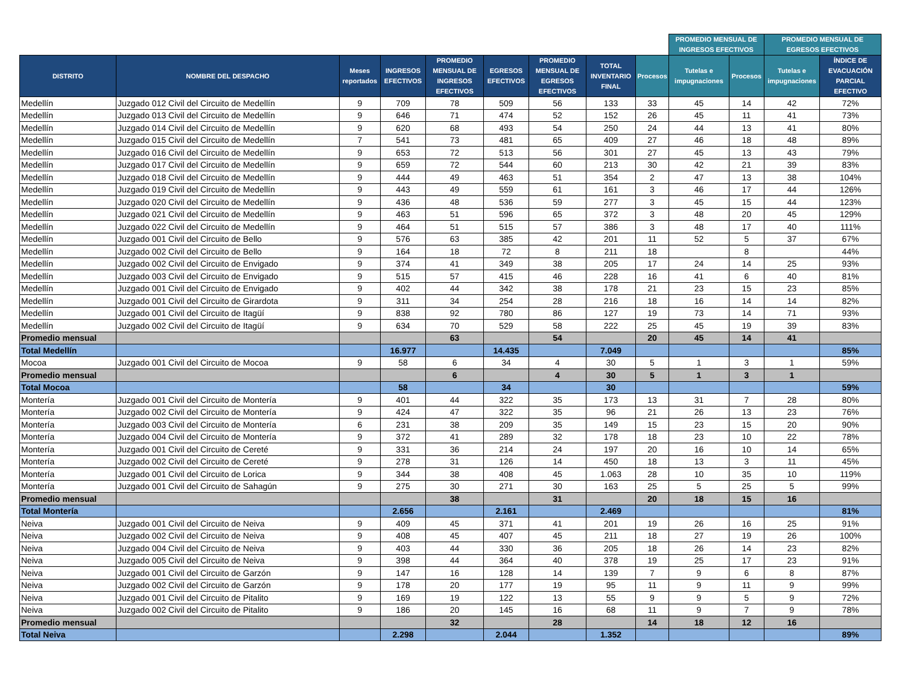| | | | | | | | | | PROMEDIO MENSUAL DE INGRESOS EFECTIVOS | | PROMEDIO MENSUAL DE EGRESOS EFECTIVOS | | |
| --- | --- | --- | --- | --- | --- | --- | --- | --- | --- | --- | --- | --- | --- |
| DISTRITO | NOMBRE DEL DESPACHO | Meses reportados | INGRESOS EFECTIVOS | PROMEDIO MENSUAL DE INGRESOS EFECTIVOS | EGRESOS EFECTIVOS | PROMEDIO MENSUAL DE EGRESOS EFECTIVOS | TOTAL INVENTARIO FINAL | Procesos | Tutelas e impugnaciones | Procesos | Tutelas e impugnaciones | ÍNDICE DE EVACUACIÓN PARCIAL EFECTIVO | |
| Medellín | Juzgado 012 Civil del Circuito de Medellín | 9 | 709 | 78 | 509 | 56 | 133 | 33 | 45 | 14 | 42 | 72% | |
| Medellín | Juzgado 013 Civil del Circuito de Medellín | 9 | 646 | 71 | 474 | 52 | 152 | 26 | 45 | 11 | 41 | 73% | |
| Medellín | Juzgado 014 Civil del Circuito de Medellín | 9 | 620 | 68 | 493 | 54 | 250 | 24 | 44 | 13 | 41 | 80% | |
| Medellín | Juzgado 015 Civil del Circuito de Medellín | 7 | 541 | 73 | 481 | 65 | 409 | 27 | 46 | 18 | 48 | 89% | |
| Medellín | Juzgado 016 Civil del Circuito de Medellín | 9 | 653 | 72 | 513 | 56 | 301 | 27 | 45 | 13 | 43 | 79% | |
| Medellín | Juzgado 017 Civil del Circuito de Medellín | 9 | 659 | 72 | 544 | 60 | 213 | 30 | 42 | 21 | 39 | 83% | |
| Medellín | Juzgado 018 Civil del Circuito de Medellín | 9 | 444 | 49 | 463 | 51 | 354 | 2 | 47 | 13 | 38 | 104% | |
| Medellín | Juzgado 019 Civil del Circuito de Medellín | 9 | 443 | 49 | 559 | 61 | 161 | 3 | 46 | 17 | 44 | 126% | |
| Medellín | Juzgado 020 Civil del Circuito de Medellín | 9 | 436 | 48 | 536 | 59 | 277 | 3 | 45 | 15 | 44 | 123% | |
| Medellín | Juzgado 021 Civil del Circuito de Medellín | 9 | 463 | 51 | 596 | 65 | 372 | 3 | 48 | 20 | 45 | 129% | |
| Medellín | Juzgado 022 Civil del Circuito de Medellín | 9 | 464 | 51 | 515 | 57 | 386 | 3 | 48 | 17 | 40 | 111% | |
| Medellín | Juzgado 001 Civil del Circuito de Bello | 9 | 576 | 63 | 385 | 42 | 201 | 11 | 52 | 5 | 37 | 67% | |
| Medellín | Juzgado 002 Civil del Circuito de Bello | 9 | 164 | 18 | 72 | 8 | 211 | 18 | | 8 | | 44% | |
| Medellín | Juzgado 002 Civil del Circuito de Envigado | 9 | 374 | 41 | 349 | 38 | 205 | 17 | 24 | 14 | 25 | 93% | |
| Medellín | Juzgado 003 Civil del Circuito de Envigado | 9 | 515 | 57 | 415 | 46 | 228 | 16 | 41 | 6 | 40 | 81% | |
| Medellín | Juzgado 001 Civil del Circuito de Envigado | 9 | 402 | 44 | 342 | 38 | 178 | 21 | 23 | 15 | 23 | 85% | |
| Medellín | Juzgado 001 Civil del Circuito de Girardota | 9 | 311 | 34 | 254 | 28 | 216 | 18 | 16 | 14 | 14 | 82% | |
| Medellín | Juzgado 001 Civil del Circuito de Itagüí | 9 | 838 | 92 | 780 | 86 | 127 | 19 | 73 | 14 | 71 | 93% | |
| Medellín | Juzgado 002 Civil del Circuito de Itagüí | 9 | 634 | 70 | 529 | 58 | 222 | 25 | 45 | 19 | 39 | 83% | |
| Promedio mensual | | | | 63 | | 54 | | 20 | 45 | 14 | 41 | | |
| Total Medellín | | | 16.977 | | 14.435 | | 7.049 | | | | | 85% | |
| Mocoa | Juzgado 001 Civil del Circuito de Mocoa | 9 | 58 | 6 | 34 | 4 | 30 | 5 | 1 | 3 | 1 | 59% | |
| Promedio mensual | | | | 6 | | 4 | 30 | 5 | 1 | 3 | 1 | | |
| Total Mocoa | | | 58 | | 34 | | 30 | | | | | 59% | |
| Montería | Juzgado 001 Civil del Circuito de Montería | 9 | 401 | 44 | 322 | 35 | 173 | 13 | 31 | 7 | 28 | 80% | |
| Montería | Juzgado 002 Civil del Circuito de Montería | 9 | 424 | 47 | 322 | 35 | 96 | 21 | 26 | 13 | 23 | 76% | |
| Montería | Juzgado 003 Civil del Circuito de Montería | 6 | 231 | 38 | 209 | 35 | 149 | 15 | 23 | 15 | 20 | 90% | |
| Montería | Juzgado 004 Civil del Circuito de Montería | 9 | 372 | 41 | 289 | 32 | 178 | 18 | 23 | 10 | 22 | 78% | |
| Montería | Juzgado 001 Civil del Circuito de Cereté | 9 | 331 | 36 | 214 | 24 | 197 | 20 | 16 | 10 | 14 | 65% | |
| Montería | Juzgado 002 Civil del Circuito de Cereté | 9 | 278 | 31 | 126 | 14 | 450 | 18 | 13 | 3 | 11 | 45% | |
| Montería | Juzgado 001 Civil del Circuito de Lorica | 9 | 344 | 38 | 408 | 45 | 1.063 | 28 | 10 | 35 | 10 | 119% | |
| Montería | Juzgado 001 Civil del Circuito de Sahagún | 9 | 275 | 30 | 271 | 30 | 163 | 25 | 5 | 25 | 5 | 99% | |
| Promedio mensual | | | | 38 | | 31 | | 20 | 18 | 15 | 16 | | |
| Total Montería | | | 2.656 | | 2.161 | | 2.469 | | | | | 81% | |
| Neiva | Juzgado 001 Civil del Circuito de Neiva | 9 | 409 | 45 | 371 | 41 | 201 | 19 | 26 | 16 | 25 | 91% | |
| Neiva | Juzgado 002 Civil del Circuito de Neiva | 9 | 408 | 45 | 407 | 45 | 211 | 18 | 27 | 19 | 26 | 100% | |
| Neiva | Juzgado 004 Civil del Circuito de Neiva | 9 | 403 | 44 | 330 | 36 | 205 | 18 | 26 | 14 | 23 | 82% | |
| Neiva | Juzgado 005 Civil del Circuito de Neiva | 9 | 398 | 44 | 364 | 40 | 378 | 19 | 25 | 17 | 23 | 91% | |
| Neiva | Juzgado 001 Civil del Circuito de Garzón | 9 | 147 | 16 | 128 | 14 | 139 | 7 | 9 | 6 | 8 | 87% | |
| Neiva | Juzgado 002 Civil del Circuito de Garzón | 9 | 178 | 20 | 177 | 19 | 95 | 11 | 9 | 11 | 9 | 99% | |
| Neiva | Juzgado 001 Civil del Circuito de Pitalito | 9 | 169 | 19 | 122 | 13 | 55 | 9 | 9 | 5 | 9 | 72% | |
| Neiva | Juzgado 002 Civil del Circuito de Pitalito | 9 | 186 | 20 | 145 | 16 | 68 | 11 | 9 | 7 | 9 | 78% | |
| Promedio mensual | | | | 32 | | 28 | | 14 | 18 | 12 | 16 | | |
| Total Neiva | | | 2.298 | | 2.044 | | 1.352 | | | | | 89% | |